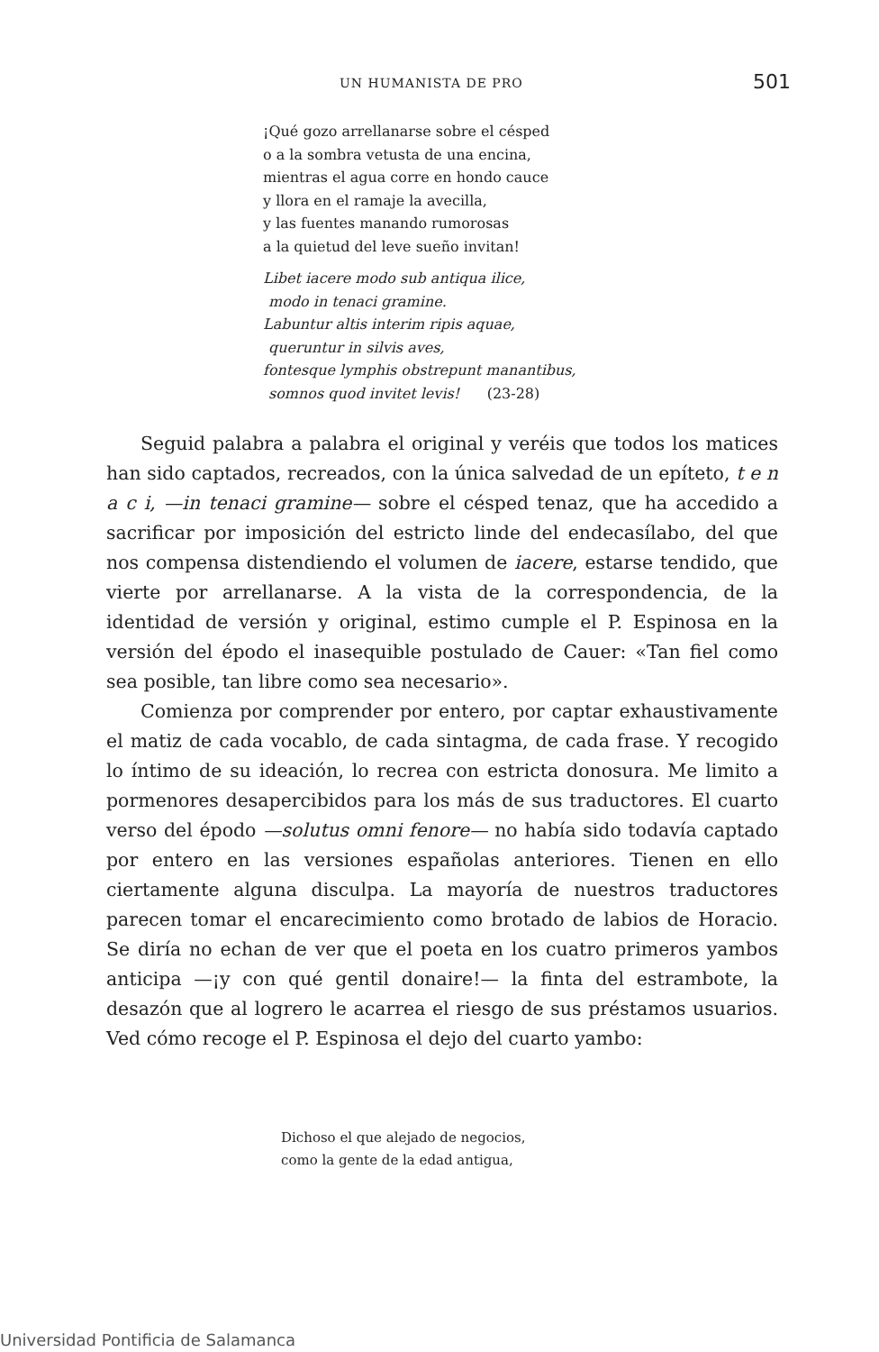UN HUMANISTA DE PRO 501
¡Qué gozo arrellanarse sobre el césped
o a la sombra vetusta de una encina,
mientras el agua corre en hondo cauce
y llora en el ramaje la avecilla,
y las fuentes manando rumorosas
a la quietud del leve sueño invitan!
Libet iacere modo sub antiqua ilice,
modo in tenaci gramine.
Labuntur altis interim ripis aquae,
queruntur in silvis aves,
fontesque lymphis obstrepunt manantibus,
somnos quod invitet levis! (23-28)
Seguid palabra a palabra el original y veréis que todos los matices han sido captados, recreados, con la única salvedad de un epíteto, t e n a c i, —in tenaci gramine— sobre el césped tenaz, que ha accedido a sacrificar por imposición del estricto linde del endecasílabo, del que nos compensa distendiendo el volumen de iacere, estarse tendido, que vierte por arrellanarse. A la vista de la correspondencia, de la identidad de versión y original, estimo cumple el P. Espinosa en la versión del épodo el inasequible postulado de Cauer: «Tan fiel como sea posible, tan libre como sea necesario».
Comienza por comprender por entero, por captar exhaustivamente el matiz de cada vocablo, de cada sintagma, de cada frase. Y recogido lo íntimo de su ideación, lo recrea con estricta donosura. Me limito a pormenores desapercibidos para los más de sus traductores. El cuarto verso del épodo —solutus omni fenore— no había sido todavía captado por entero en las versiones españolas anteriores. Tienen en ello ciertamente alguna disculpa. La mayoría de nuestros traductores parecen tomar el encarecimiento como brotado de labios de Horacio. Se diría no echan de ver que el poeta en los cuatro primeros yambos anticipa —¡y con qué gentil donaire!— la finta del estrambote, la desazón que al logrero le acarrea el riesgo de sus préstamos usuarios. Ved cómo recoge el P. Espinosa el dejo del cuarto yambo:
Dichoso el que alejado de negocios,
como la gente de la edad antigua,
Universidad Pontificia de Salamanca